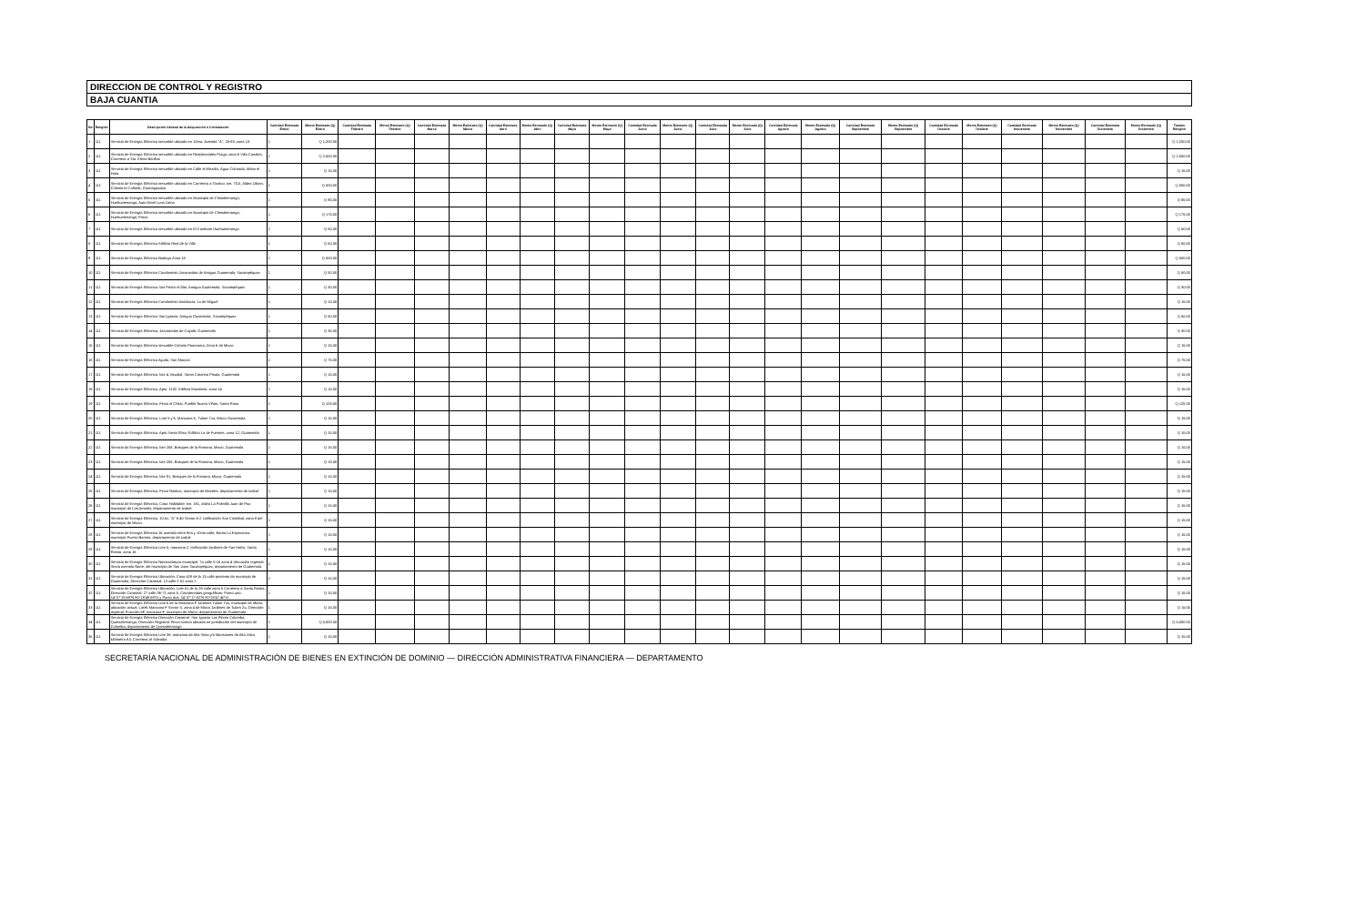DIRECCION DE CONTROL Y REGISTRO
BAJA CUANTIA
| No | Renglón | Descripción General de la Adquisición o Contratación | Cantidad Estimada Enero | Monto Estimado (Q) Enero | Cantidad Estimada Febrero | Monto Estimado (Q) Febrero | Cantidad Estimada Marzo | Monto Estimado (Q) Marzo | Cantidad Estimada Abril | Monto Estimado (Q) Abril | Cantidad Estimada Mayo | Monto Estimado (Q) Mayo | Cantidad Estimada Junio | Monto Estimado (Q) Junio | Cantidad Estimada Julio | Monto Estimado (Q) Julio | Cantidad Estimada Agosto | Monto Estimado (Q) Agosto | Cantidad Estimada Septiembre | Monto Estimado (Q) Septiembre | Cantidad Estimada Octubre | Monto Estimado (Q) Octubre | Cantidad Estimada Noviembre | Monto Estimado (Q) Noviembre | Cantidad Estimada Diciembre | Monto Estimado (Q) Diciembre | Totales Renglón |
| --- | --- | --- | --- | --- | --- | --- | --- | --- | --- | --- | --- | --- | --- | --- | --- | --- | --- | --- | --- | --- | --- | --- | --- | --- | --- | --- | --- |
| 1 | 111 | Servicio de Energía Eléctrica inmueble ubicado en 10ma. Avenida "A", 25-63, zona 13. | 1 | Q 1,200.00 | | | | | | | | | | | | | | | | | | | | | | | Q 1,200.00 |
| 2 | 111 | Servicio de Energía Eléctrica inmueble ubicado en Residenciales Praga, zona 6 Villa Canales, Carretera a Sta. Elena Barillas | 1 | Q 2,500.00 | | | | | | | | | | | | | | | | | | | | | | | Q 2,500.00 |
| 3 | 111 | Servicio de Energía Eléctrica inmueble ubicado en Calle el Mirador, Agua Colorada, Aldea el Hato. | 1 | Q 15.00 | | | | | | | | | | | | | | | | | | | | | | | Q 15.00 |
| 4 | 111 | Servicio de Energía Eléctrica inmueble ubicado en Carretera a Taxisco, km. 70.5, Aldea Obran, Colonia la Cañada, Guanagazapa | 1 | Q 500.00 | | | | | | | | | | | | | | | | | | | | | | | Q 500.00 |
| 5 | 111 | Servicio de Energía Eléctrica inmueble ubicado en Municipio de Chimaltenango, Huehuetenango, Auto Hotel Luna Llena | 1 | Q 85.00 | | | | | | | | | | | | | | | | | | | | | | | Q 85.00 |
| 6 | 111 | Servicio de Energía Eléctrica inmueble ubicado en Municipio de Chimaltenango, Huehuetenango, Finca | 1 | Q 175.00 | | | | | | | | | | | | | | | | | | | | | | | Q 175.00 |
| 7 | 111 | Servicio de Energía Eléctrica inmueble ubicado en El Cambote Huehuetenango | 1 | Q 50.00 | | | | | | | | | | | | | | | | | | | | | | | Q 50.00 |
| 8 | 111 | Servicio de Energía Eléctrica Edificio Real de la Villa | 1 | Q 50.00 | | | | | | | | | | | | | | | | | | | | | | | Q 50.00 |
| 9 | 111 | Servicio de Energía Eléctrica Bodega Zona 18 | 1 | Q 500.00 | | | | | | | | | | | | | | | | | | | | | | | Q 500.00 |
| 10 | 111 | Servicio de Energía Eléctrica Condominio Jacarandas de Antigua Guatemala, Sacatepéquez | 1 | Q 50.00 | | | | | | | | | | | | | | | | | | | | | | | Q 50.00 |
| 11 | 111 | Servicio de Energía Eléctrica San Pedro el Alto, Antigua Guatemala, Sacatepéquez | 1 | Q 30.00 | | | | | | | | | | | | | | | | | | | | | | | Q 30.00 |
| 12 | 111 | Servicio de Energía Eléctrica Condominio Andalucía, La de Miguel | 1 | Q 15.00 | | | | | | | | | | | | | | | | | | | | | | | Q 15.00 |
| 13 | 111 | Servicio de Energía Eléctrica San Ignacio, Antigua Guatemala, Sacatepéquez | 1 | Q 50.00 | | | | | | | | | | | | | | | | | | | | | | | Q 50.00 |
| 14 | 111 | Servicio de Energía Eléctrica, Jacarandas de Cayalá, Guatemala | 1 | Q 30.00 | | | | | | | | | | | | | | | | | | | | | | | Q 30.00 |
| 15 | 111 | Servicio de Energía Eléctrica inmueble Colonia Panorama, Zona 6 de Mixco | 1 | Q 15.00 | | | | | | | | | | | | | | | | | | | | | | | Q 15.00 |
| 16 | 111 | Servicio de Energía Eléctrica Ayutla, San Marcos | 1 | Q 75.00 | | | | | | | | | | | | | | | | | | | | | | | Q 75.00 |
| 17 | 111 | Servicio de Energía Eléctrica, lote 4, Muxbal, Santa Catarina Pinula, Guatemala | 1 | Q 15.00 | | | | | | | | | | | | | | | | | | | | | | | Q 15.00 |
| 18 | 111 | Servicio de Energía Eléctrica, Apto. 1102, Edificio Murabent, zona 14 | 1 | Q 15.00 | | | | | | | | | | | | | | | | | | | | | | | Q 15.00 |
| 19 | 111 | Servicio de Energía Eléctrica, Finca el Chilar, Pueblo Nuevo Viñas, Santa Rosa | 1 | Q 125.00 | | | | | | | | | | | | | | | | | | | | | | | Q 125.00 |
| 20 | 111 | Servicio de Energía Eléctrica, Lote 5 y 6, Manzana K, Tulam Tzu, Mixco Guatemala | 1 | Q 15.00 | | | | | | | | | | | | | | | | | | | | | | | Q 15.00 |
| 21 | 111 | Servicio de Energía Eléctrica, Apto Santa Elisa, Edificio La de Fuentes, zona 12, Guatemala | 1 | Q 15.00 | | | | | | | | | | | | | | | | | | | | | | | Q 15.00 |
| 22 | 111 | Servicio de Energía Eléctrica, lote 258, Bosques de la Fontana, Mixco, Guatemala | 1 | Q 15.00 | | | | | | | | | | | | | | | | | | | | | | | Q 15.00 |
| 23 | 111 | Servicio de Energía Eléctrica, lote 255, Bosques de la Fontana, Mixco, Guatemala | 1 | Q 15.00 | | | | | | | | | | | | | | | | | | | | | | | Q 15.00 |
| 24 | 111 | Servicio de Energía Eléctrica, lote 91, Bosques de la Fontana, Mixco, Guatemala | 1 | Q 15.00 | | | | | | | | | | | | | | | | | | | | | | | Q 15.00 |
| 25 | 111 | Servicio de Energía Eléctrica, Finca Rústica, municipio de Morales, departamento de Izabal | 1 | Q 15.00 | | | | | | | | | | | | | | | | | | | | | | | Q 15.00 |
| 26 | 111 | Servicio de Energía Eléctrica, Casa Habitable, km. 181, aldea La Palmilla Juan de Paz, municipio de Los Amates, departamento de Izabal | 1 | Q 15.00 | | | | | | | | | | | | | | | | | | | | | | | Q 15.00 |
| 27 | 111 | Servicio de Energía Eléctrica, 10 Av. "A" 6-40 Sector A-2 Lotificación San Cristóbal, zona 8 del municipio de Mixco. | 1 | Q 15.00 | | | | | | | | | | | | | | | | | | | | | | | Q 15.00 |
| 28 | 111 | Servicio de Energía Eléctrica 16 avenida entre 9na y 10ma calle, Barrio La Esperanza, municipio Puerto Barrios, departamento de Izabal | 1 | Q 15.00 | | | | | | | | | | | | | | | | | | | | | | | Q 15.00 |
| 29 | 111 | Servicio de Energía Eléctrica Lote 5, manzana 2, lotificación Jardines de San Isidro, Santa Rosita, zona 16 | 1 | Q 15.00 | | | | | | | | | | | | | | | | | | | | | | | Q 15.00 |
| 30 | 111 | Servicio de Energía Eléctrica Nomenclatura municipal: 7a calle 5-16 zona 4 Ubicación registral: Sexta avenida Norte, del municipio de San Juan Sacatepéquez, departamento de Guatemala. | 1 | Q 15.00 | | | | | | | | | | | | | | | | | | | | | | | Q 15.00 |
| 31 | 111 | Servicio de Energía Eléctrica Ubicación: Casa #28 de la 13 calle poniente de municipio de Guatemala, Dirección Catastral: 13 calle 2-52 zona 1 | 1 | Q 15.00 | | | | | | | | | | | | | | | | | | | | | | | Q 15.00 |
| 32 | 111 | Servicio de Energía Eléctrica Ubicación: Lote #1 de la 28 calle zona 5 Carretera a Santa Rosita, Dirección Catastral: 27 calle 36-71 zona 5, Coordenadas geográficas: Punto uno: 14°37'19.69"N 90°28'49.69"O y Punto dos: 14°37'17.82"N 90°28'47.40"O | 1 | Q 15.00 | | | | | | | | | | | | | | | | | | | | | | | Q 15.00 |
| 33 | 111 | Servicio de Energía Eléctrica Lote 6 de la Manzana F Jardines Tulam Tzu, municipio de Mixco, ubicación actual: Lote6 Manzana F Sector II, zona 4 de Mixco Jardines de Tulam Zu. Dirección registral: Fracción 6F, manzana F, municipio de Mixco, departamento de Guatemala. | 1 | Q 15.00 | | | | | | | | | | | | | | | | | | | | | | | Q 15.00 |
| 34 | 111 | Servicio de Energía Eléctrica Dirección Catastral: San Ignacio Las Flores Colomba, Quetzaltenango; Dirección Registral: Finca rústica ubicada en jurisdicción del municipio de Colomba, departamento de Quetzaltenango | 1 | Q 5,000.00 | | | | | | | | | | | | | | | | | | | | | | | Q 5,000.00 |
| 35 | 111 | Servicio de Energía Eléctrica Lote 38, manzana de Alta Vista y/o Mansiones de Alta Vista, kilómetro 8.5 Carretera al Salvador | 1 | Q 15.00 | | | | | | | | | | | | | | | | | | | | | | | Q 15.00 |
SECRETARÍA NACIONAL DE ADMINISTRACIÓN DE BIENES EN EXTINCIÓN DE DOMINIO — DIRECCIÓN ADMINISTRATIVA FINANCIERA — DEPARTAMENTO